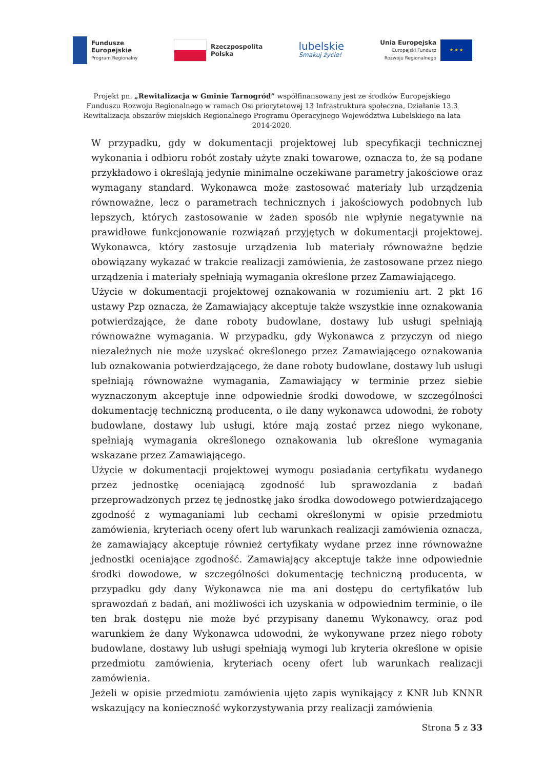Fundusze
Europejskie
Program Regionalny
Rzeczpospolita
Polska
lubelskie
Smakuj życie!
Unia Europejska
Europejski Fundusz
Rozwoju Regionalnego
★ ★ ★
Projekt pn. „Rewitalizacja w Gminie Tarnogród” współfinansowany jest ze środków Europejskiego Funduszu Rozwoju Regionalnego w ramach Osi priorytetowej 13 Infrastruktura społeczna, Działanie 13.3 Rewitalizacja obszarów miejskich Regionalnego Programu Operacyjnego Województwa Lubelskiego na lata 2014-2020.
W przypadku, gdy w dokumentacji projektowej lub specyfikacji technicznej wykonania i odbioru robót zostały użyte znaki towarowe, oznacza to, że są podane przykładowo i określają jedynie minimalne oczekiwane parametry jakościowe oraz wymagany standard. Wykonawca może zastosować materiały lub urządzenia równoważne, lecz o parametrach technicznych i jakościowych podobnych lub lepszych, których zastosowanie w żaden sposób nie wpłynie negatywnie na prawidłowe funkcjonowanie rozwiązań przyjętych w dokumentacji projektowej. Wykonawca, który zastosuje urządzenia lub materiały równoważne będzie obowiązany wykazać w trakcie realizacji zamówienia, że zastosowane przez niego urządzenia i materiały spełniają wymagania określone przez Zamawiającego.
Użycie w dokumentacji projektowej oznakowania w rozumieniu art. 2 pkt 16 ustawy Pzp oznacza, że Zamawiający akceptuje także wszystkie inne oznakowania potwierdzające, że dane roboty budowlane, dostawy lub usługi spełniają równoważne wymagania. W przypadku, gdy Wykonawca z przyczyn od niego niezależnych nie może uzyskać określonego przez Zamawiającego oznakowania lub oznakowania potwierdzającego, że dane roboty budowlane, dostawy lub usługi spełniają równoważne wymagania, Zamawiający w terminie przez siebie wyznaczonym akceptuje inne odpowiednie środki dowodowe, w szczególności dokumentację techniczną producenta, o ile dany wykonawca udowodni, że roboty budowlane, dostawy lub usługi, które mają zostać przez niego wykonane, spełniają wymagania określonego oznakowania lub określone wymagania wskazane przez Zamawiającego.
Użycie w dokumentacji projektowej wymogu posiadania certyfikatu wydanego przez jednostkę oceniającą zgodność lub sprawozdania z badań przeprowadzonych przez tę jednostkę jako środka dowodowego potwierdzającego zgodność z wymaganiami lub cechami określonymi w opisie przedmiotu zamówienia, kryteriach oceny ofert lub warunkach realizacji zamówienia oznacza, że zamawiający akceptuje również certyfikaty wydane przez inne równoważne jednostki oceniające zgodność. Zamawiający akceptuje także inne odpowiednie środki dowodowe, w szczególności dokumentację techniczną producenta, w przypadku gdy dany Wykonawca nie ma ani dostępu do certyfikatów lub sprawozdań z badań, ani możliwości ich uzyskania w odpowiednim terminie, o ile ten brak dostępu nie może być przypisany danemu Wykonawcy, oraz pod warunkiem że dany Wykonawca udowodni, że wykonywane przez niego roboty budowlane, dostawy lub usługi spełniają wymogi lub kryteria określone w opisie przedmiotu zamówienia, kryteriach oceny ofert lub warunkach realizacji zamówienia.
Jeżeli w opisie przedmiotu zamówienia ujęto zapis wynikający z KNR lub KNNR wskazujący na konieczność wykorzystywania przy realizacji zamówienia
Strona 5 z 33